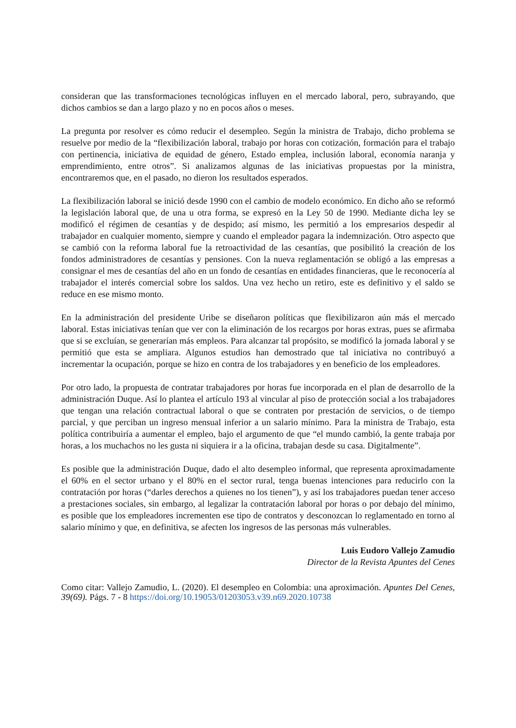consideran que las transformaciones tecnológicas influyen en el mercado laboral, pero, subrayando, que dichos cambios se dan a largo plazo y no en pocos años o meses.
La pregunta por resolver es cómo reducir el desempleo. Según la ministra de Trabajo, dicho problema se resuelve por medio de la “flexibilización laboral, trabajo por horas con cotización, formación para el trabajo con pertinencia, iniciativa de equidad de género, Estado emplea, inclusión laboral, economía naranja y emprendimiento, entre otros”. Si analizamos algunas de las iniciativas propuestas por la ministra, encontraremos que, en el pasado, no dieron los resultados esperados.
La flexibilización laboral se inició desde 1990 con el cambio de modelo económico. En dicho año se reformó la legislación laboral que, de una u otra forma, se expresó en la Ley 50 de 1990. Mediante dicha ley se modificó el régimen de cesantías y de despido; así mismo, les permitió a los empresarios despedir al trabajador en cualquier momento, siempre y cuando el empleador pagara la indemnización. Otro aspecto que se cambió con la reforma laboral fue la retroactividad de las cesantías, que posibilitó la creación de los fondos administradores de cesantías y pensiones. Con la nueva reglamentación se obligó a las empresas a consignar el mes de cesantías del año en un fondo de cesantías en entidades financieras, que le reconocería al trabajador el interés comercial sobre los saldos. Una vez hecho un retiro, este es definitivo y el saldo se reduce en ese mismo monto.
En la administración del presidente Uribe se diseñaron políticas que flexibilizaron aún más el mercado laboral. Estas iniciativas tenían que ver con la eliminación de los recargos por horas extras, pues se afirmaba que si se excluían, se generarían más empleos. Para alcanzar tal propósito, se modificó la jornada laboral y se permitió que esta se ampliara. Algunos estudios han demostrado que tal iniciativa no contribuyó a incrementar la ocupación, porque se hizo en contra de los trabajadores y en beneficio de los empleadores.
Por otro lado, la propuesta de contratar trabajadores por horas fue incorporada en el plan de desarrollo de la administración Duque. Así lo plantea el artículo 193 al vincular al piso de protección social a los trabajadores que tengan una relación contractual laboral o que se contraten por prestación de servicios, o de tiempo parcial, y que perciban un ingreso mensual inferior a un salario mínimo. Para la ministra de Trabajo, esta política contribuiría a aumentar el empleo, bajo el argumento de que “el mundo cambió, la gente trabaja por horas, a los muchachos no les gusta ni siquiera ir a la oficina, trabajan desde su casa. Digitalmente”.
Es posible que la administración Duque, dado el alto desempleo informal, que representa aproximadamente el 60% en el sector urbano y el 80% en el sector rural, tenga buenas intenciones para reducirlo con la contratación por horas (“darles derechos a quienes no los tienen”), y así los trabajadores puedan tener acceso a prestaciones sociales, sin embargo, al legalizar la contratación laboral por horas o por debajo del mínimo, es posible que los empleadores incrementen ese tipo de contratos y desconozcan lo reglamentado en torno al salario mínimo y que, en definitiva, se afecten los ingresos de las personas más vulnerables.
Luis Eudoro Vallejo Zamudio
Director de la Revista Apuntes del Cenes
Como citar: Vallejo Zamudio, L. (2020). El desempleo en Colombia: una aproximación. Apuntes Del Cenes, 39(69). Págs. 7 - 8 https://doi.org/10.19053/01203053.v39.n69.2020.10738